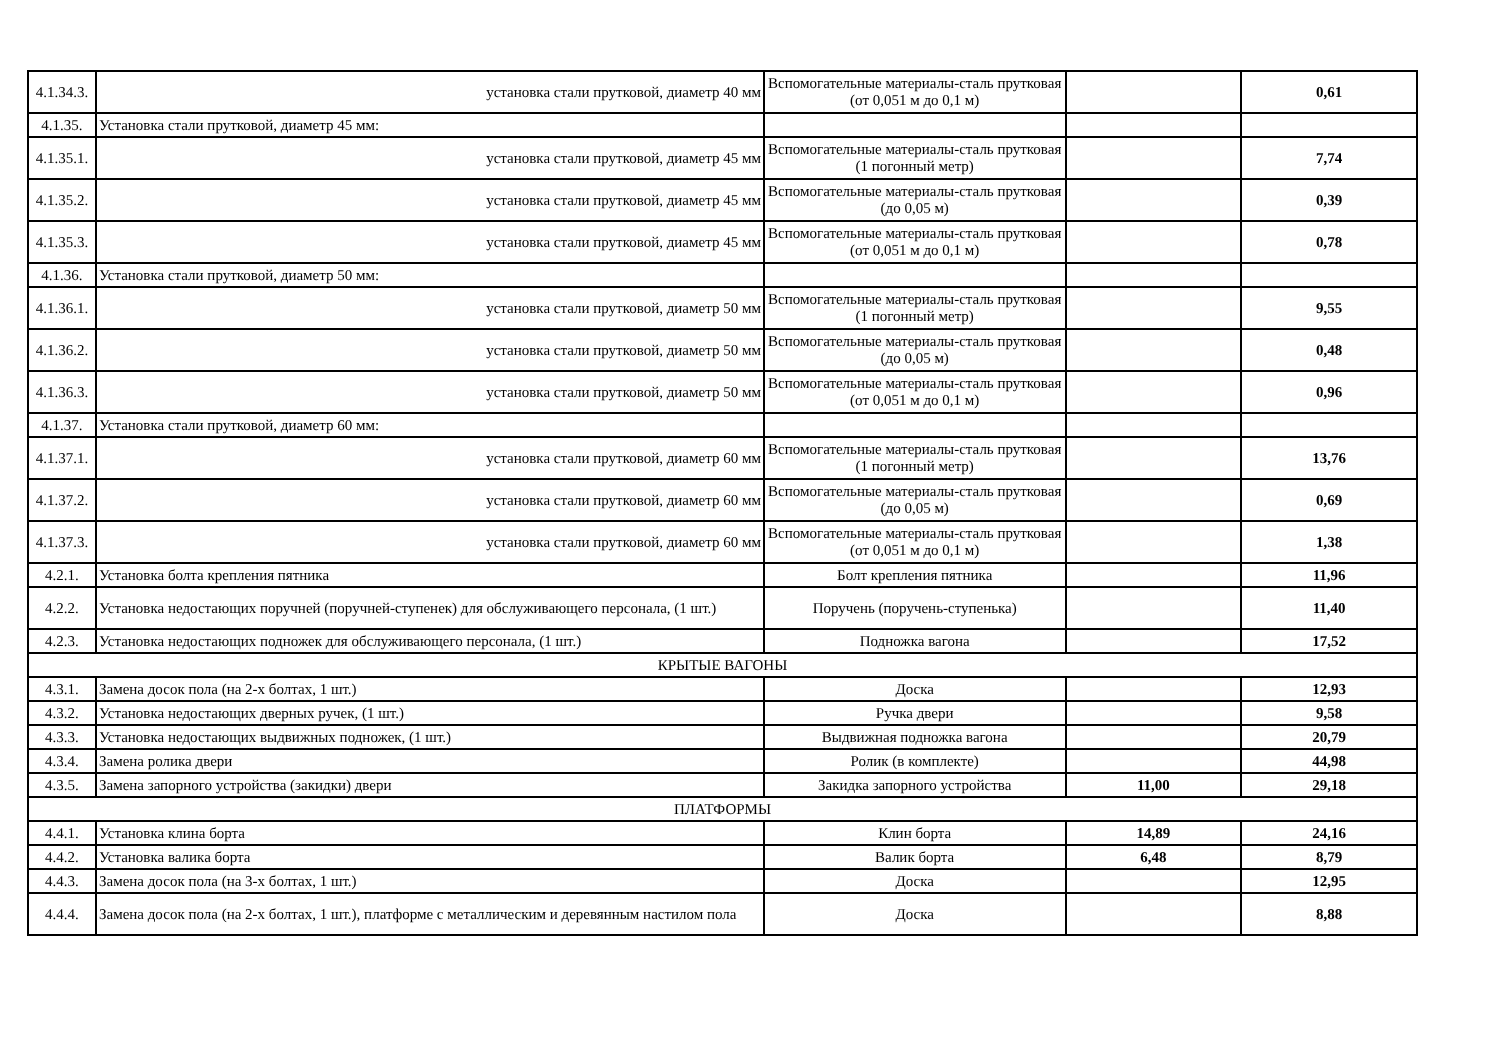| 4.1.34.3. | установка стали прутковой, диаметр 40 мм | Вспомогательные материалы-сталь прутковая (от 0,051 м до 0,1 м) | | 0,61 |
| 4.1.35. | Установка стали прутковой, диаметр 45 мм: | | | |
| 4.1.35.1. | установка стали прутковой, диаметр 45 мм | Вспомогательные материалы-сталь прутковая (1 погонный метр) | | 7,74 |
| 4.1.35.2. | установка стали прутковой, диаметр 45 мм | Вспомогательные материалы-сталь прутковая (до 0,05 м) | | 0,39 |
| 4.1.35.3. | установка стали прутковой, диаметр 45 мм | Вспомогательные материалы-сталь прутковая (от 0,051 м до 0,1 м) | | 0,78 |
| 4.1.36. | Установка стали прутковой, диаметр 50 мм: | | | |
| 4.1.36.1. | установка стали прутковой, диаметр 50 мм | Вспомогательные материалы-сталь прутковая (1 погонный метр) | | 9,55 |
| 4.1.36.2. | установка стали прутковой, диаметр 50 мм | Вспомогательные материалы-сталь прутковая (до 0,05 м) | | 0,48 |
| 4.1.36.3. | установка стали прутковой, диаметр 50 мм | Вспомогательные материалы-сталь прутковая (от 0,051 м до 0,1 м) | | 0,96 |
| 4.1.37. | Установка стали прутковой, диаметр 60 мм: | | | |
| 4.1.37.1. | установка стали прутковой, диаметр 60 мм | Вспомогательные материалы-сталь прутковая (1 погонный метр) | | 13,76 |
| 4.1.37.2. | установка стали прутковой, диаметр 60 мм | Вспомогательные материалы-сталь прутковая (до 0,05 м) | | 0,69 |
| 4.1.37.3. | установка стали прутковой, диаметр 60 мм | Вспомогательные материалы-сталь прутковая (от 0,051 м до 0,1 м) | | 1,38 |
| 4.2.1. | Установка болта крепления пятника | Болт крепления пятника | | 11,96 |
| 4.2.2. | Установка недостающих поручней (поручней-ступенек) для обслуживающего персонала, (1 шт.) | Поручень (поручень-ступенька) | | 11,40 |
| 4.2.3. | Установка недостающих подножек для обслуживающего персонала, (1 шт.) | Подножка вагона | | 17,52 |
| КРЫТЫЕ ВАГОНЫ | | | | |
| 4.3.1. | Замена досок пола (на 2-х болтах, 1 шт.) | Доска | | 12,93 |
| 4.3.2. | Установка недостающих дверных ручек, (1 шт.) | Ручка двери | | 9,58 |
| 4.3.3. | Установка недостающих выдвижных подножек, (1 шт.) | Выдвижная подножка вагона | | 20,79 |
| 4.3.4. | Замена ролика двери | Ролик (в комплекте) | | 44,98 |
| 4.3.5. | Замена запорного устройства (закидки) двери | Закидка запорного устройства | 11,00 | 29,18 |
| ПЛАТФОРМЫ | | | | |
| 4.4.1. | Установка клина борта | Клин борта | 14,89 | 24,16 |
| 4.4.2. | Установка валика борта | Валик борта | 6,48 | 8,79 |
| 4.4.3. | Замена досок пола (на 3-х болтах, 1 шт.) | Доска | | 12,95 |
| 4.4.4. | Замена досок пола (на 2-х болтах, 1 шт.), платформе с металлическим и деревянным настилом пола | Доска | | 8,88 |